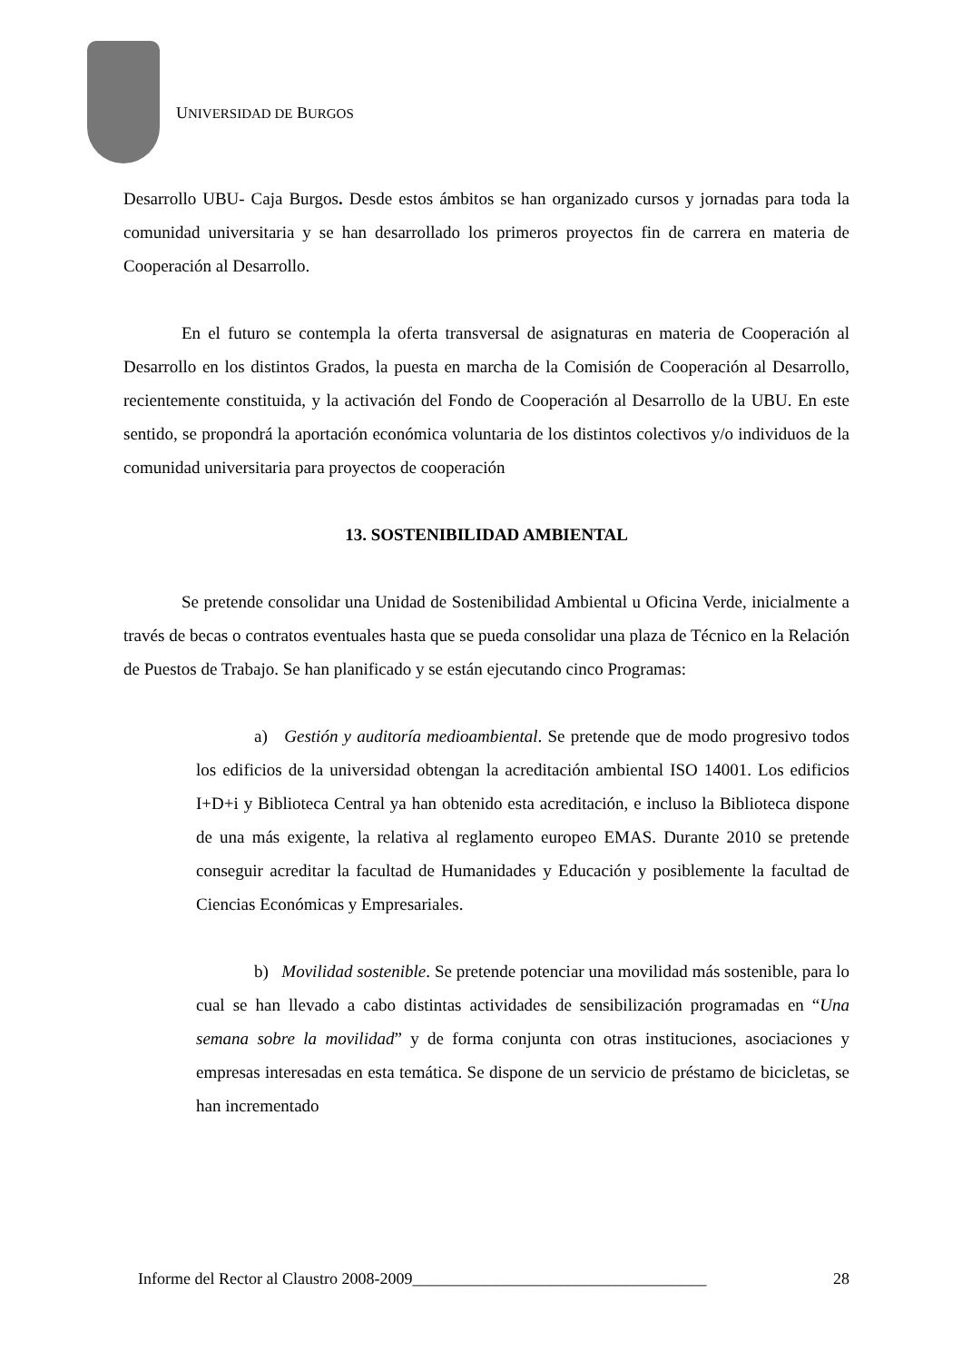UNIVERSIDAD DE BURGOS
Desarrollo UBU- Caja Burgos. Desde estos ámbitos se han organizado cursos y jornadas para toda la comunidad universitaria y se han desarrollado los primeros proyectos fin de carrera en materia de Cooperación al Desarrollo.
En el futuro se contempla la oferta transversal de asignaturas en materia de Cooperación al Desarrollo en los distintos Grados, la puesta en marcha de la Comisión de Cooperación al Desarrollo, recientemente constituida, y la activación del Fondo de Cooperación al Desarrollo de la UBU. En este sentido, se propondrá la aportación económica voluntaria de los distintos colectivos y/o individuos de la comunidad universitaria para proyectos de cooperación
13. SOSTENIBILIDAD AMBIENTAL
Se pretende consolidar una Unidad de Sostenibilidad Ambiental u Oficina Verde, inicialmente a través de becas o contratos eventuales hasta que se pueda consolidar una plaza de Técnico en la Relación de Puestos de Trabajo. Se han planificado y se están ejecutando cinco Programas:
a) Gestión y auditoría medioambiental. Se pretende que de modo progresivo todos los edificios de la universidad obtengan la acreditación ambiental ISO 14001. Los edificios I+D+i y Biblioteca Central ya han obtenido esta acreditación, e incluso la Biblioteca dispone de una más exigente, la relativa al reglamento europeo EMAS. Durante 2010 se pretende conseguir acreditar la facultad de Humanidades y Educación y posiblemente la facultad de Ciencias Económicas y Empresariales.
b) Movilidad sostenible. Se pretende potenciar una movilidad más sostenible, para lo cual se han llevado a cabo distintas actividades de sensibilización programadas en “Una semana sobre la movilidad” y de forma conjunta con otras instituciones, asociaciones y empresas interesadas en esta temática. Se dispone de un servicio de préstamo de bicicletas, se han incrementado
Informe del Rector al Claustro 2008-2009____________________________________ 28